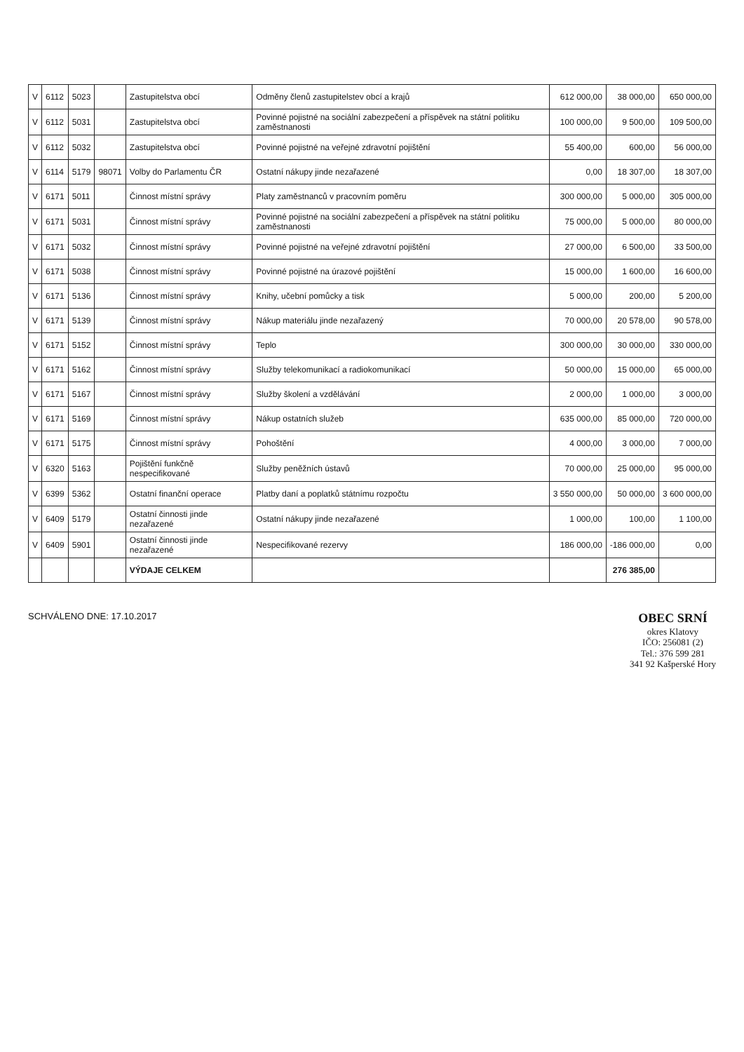| V | 6112 | 5023 | | Zastupitelstva obcí | Odměny členů zastupitelstev obcí a krajů | 612 000,00 | 38 000,00 | 650 000,00 |
| V | 6112 | 5031 | | Zastupitelstva obcí | Povinné pojistné na sociální zabezpečení a příspěvek na státní politiku zaměstnanosti | 100 000,00 | 9 500,00 | 109 500,00 |
| V | 6112 | 5032 | | Zastupitelstva obcí | Povinné pojistné na veřejné zdravotní pojištění | 55 400,00 | 600,00 | 56 000,00 |
| V | 6114 | 5179 | 98071 | Volby do Parlamentu ČR | Ostatní nákupy jinde nezařazené | 0,00 | 18 307,00 | 18 307,00 |
| V | 6171 | 5011 | | Činnost místní správy | Platy zaměstnanců v pracovním poměru | 300 000,00 | 5 000,00 | 305 000,00 |
| V | 6171 | 5031 | | Činnost místní správy | Povinné pojistné na sociální zabezpečení a příspěvek na státní politiku zaměstnanosti | 75 000,00 | 5 000,00 | 80 000,00 |
| V | 6171 | 5032 | | Činnost místní správy | Povinné pojistné na veřejné zdravotní pojištění | 27 000,00 | 6 500,00 | 33 500,00 |
| V | 6171 | 5038 | | Činnost místní správy | Povinné pojistné na úrazové pojištění | 15 000,00 | 1 600,00 | 16 600,00 |
| V | 6171 | 5136 | | Činnost místní správy | Knihy, učební pomůcky a tisk | 5 000,00 | 200,00 | 5 200,00 |
| V | 6171 | 5139 | | Činnost místní správy | Nákup materiálu jinde nezařazený | 70 000,00 | 20 578,00 | 90 578,00 |
| V | 6171 | 5152 | | Činnost místní správy | Teplo | 300 000,00 | 30 000,00 | 330 000,00 |
| V | 6171 | 5162 | | Činnost místní správy | Služby telekomunikací a radiokomunikací | 50 000,00 | 15 000,00 | 65 000,00 |
| V | 6171 | 5167 | | Činnost místní správy | Služby školení a vzdělávání | 2 000,00 | 1 000,00 | 3 000,00 |
| V | 6171 | 5169 | | Činnost místní správy | Nákup ostatních služeb | 635 000,00 | 85 000,00 | 720 000,00 |
| V | 6171 | 5175 | | Činnost místní správy | Pohoštění | 4 000,00 | 3 000,00 | 7 000,00 |
| V | 6320 | 5163 | | Pojištění funkčně nespecifikované | Služby peněžních ústavů | 70 000,00 | 25 000,00 | 95 000,00 |
| V | 6399 | 5362 | | Ostatní finanční operace | Platby daní a poplatků státnímu rozpočtu | 3 550 000,00 | 50 000,00 | 3 600 000,00 |
| V | 6409 | 5179 | | Ostatní činnosti jinde nezařazené | Ostatní nákupy jinde nezařazené | 1 000,00 | 100,00 | 1 100,00 |
| V | 6409 | 5901 | | Ostatní činnosti jinde nezařazené | Nespecifikované rezervy | 186 000,00 | -186 000,00 | 0,00 |
| | | | | VÝDAJE CELKEM | | | 276 385,00 | |
SCHVÁLENO DNE: 17.10.2017
OBEC SRNÍ
okres Klatovy
IČO: 256081 (2)
Tel.: 376 599 281
341 92 Kašperské Hory